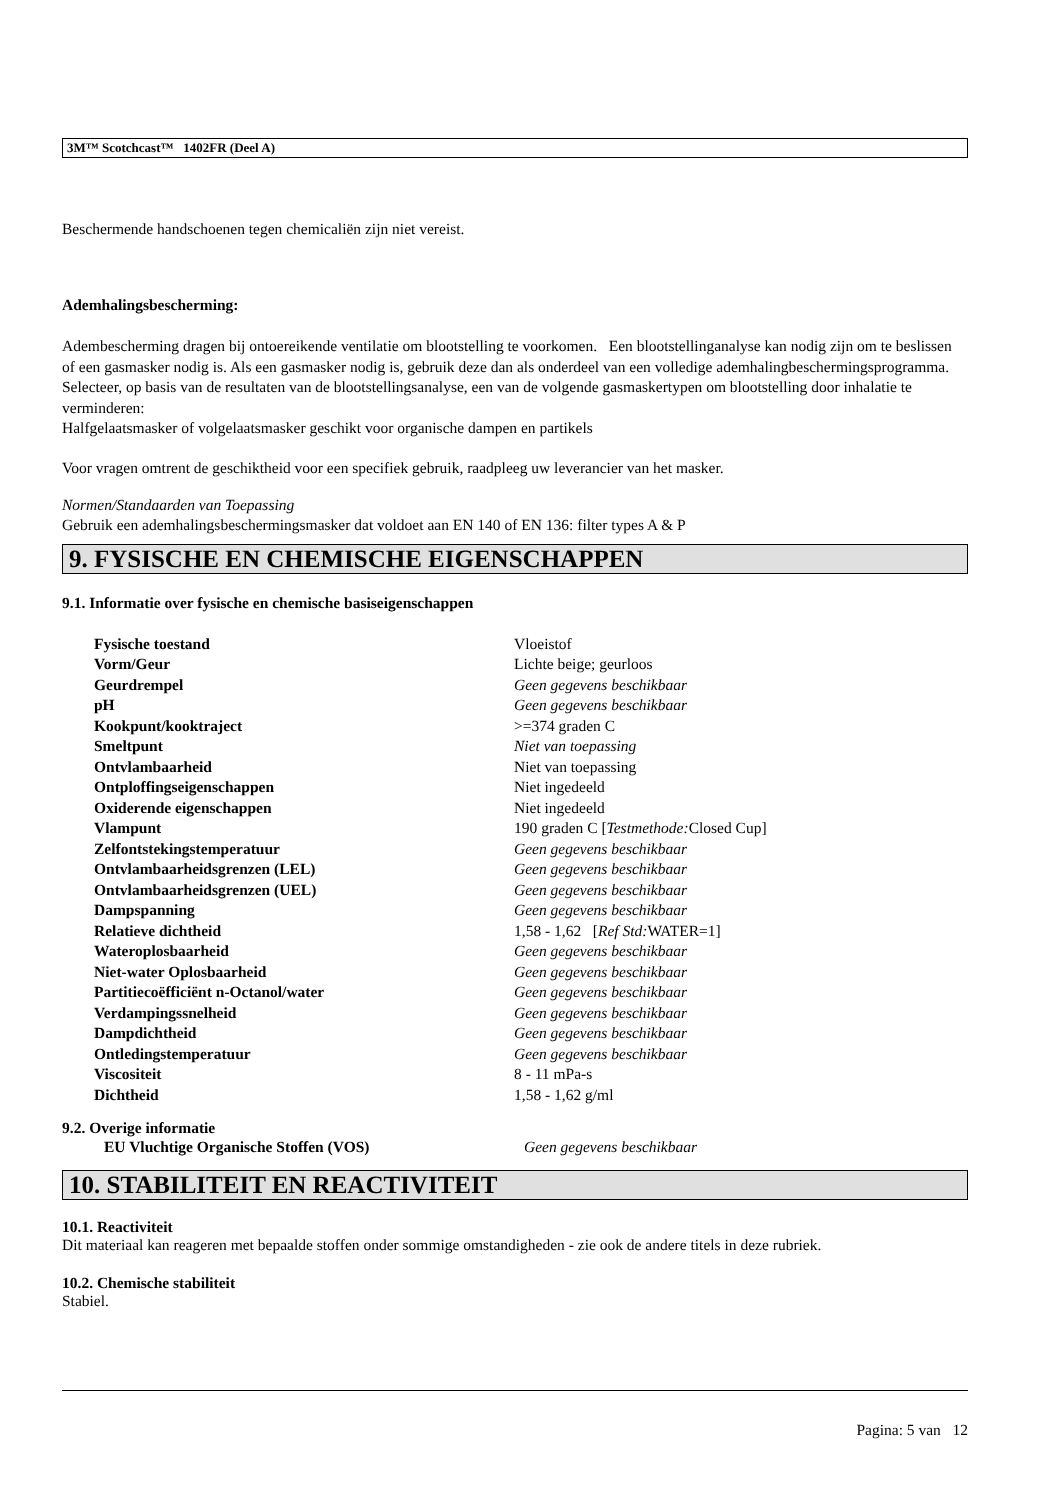3M™ Scotchcast™ 1402FR (Deel A)
Beschermende handschoenen tegen chemicaliën zijn niet vereist.
Ademhalingsbescherming:
Adembescherming dragen bij ontoereikende ventilatie om blootstelling te voorkomen. Een blootstellinganalyse kan nodig zijn om te beslissen of een gasmasker nodig is. Als een gasmasker nodig is, gebruik deze dan als onderdeel van een volledige ademhalingbeschermingsprogramma. Selecteer, op basis van de resultaten van de blootstellingsanalyse, een van de volgende gasmaskertypen om blootstelling door inhalatie te verminderen:
Halfgelaatsmasker of volgelaatsmasker geschikt voor organische dampen en partikels
Voor vragen omtrent de geschiktheid voor een specifiek gebruik, raadpleeg uw leverancier van het masker.
Normen/Standaarden van Toepassing
Gebruik een ademhalingsbeschermingsmasker dat voldoet aan EN 140 of EN 136: filter types A & P
9. FYSISCHE EN CHEMISCHE EIGENSCHAPPEN
9.1. Informatie over fysische en chemische basiseigenschappen
| Fysische toestand | Vloeistof |
| Vorm/Geur | Lichte beige; geurloos |
| Geurdrempel | Geen gegevens beschikbaar |
| pH | Geen gegevens beschikbaar |
| Kookpunt/kooktraject | >=374 graden C |
| Smeltpunt | Niet van toepassing |
| Ontvlambaarheid | Niet van toepassing |
| Ontploffingseigenschappen | Niet ingedeeld |
| Oxiderende eigenschappen | Niet ingedeeld |
| Vlampunt | 190 graden C [ Testmethode: Closed Cup] |
| Zelfontstekingstemperatuur | Geen gegevens beschikbaar |
| Ontvlambaarheidsgrenzen (LEL) | Geen gegevens beschikbaar |
| Ontvlambaarheidsgrenzen (UEL) | Geen gegevens beschikbaar |
| Dampspanning | Geen gegevens beschikbaar |
| Relatieve dichtheid | 1,58 - 1,62 [ Ref Std: WATER=1] |
| Wateroplosbaarheid | Geen gegevens beschikbaar |
| Niet-water Oplosbaarheid | Geen gegevens beschikbaar |
| Partitiecoëfficiënt n-Octanol/water | Geen gegevens beschikbaar |
| Verdampingssnelheid | Geen gegevens beschikbaar |
| Dampdichtheid | Geen gegevens beschikbaar |
| Ontledingstemperatuur | Geen gegevens beschikbaar |
| Viscositeit | 8 - 11 mPa-s |
| Dichtheid | 1,58 - 1,62 g/ml |
9.2. Overige informatie
| EU Vluchtige Organische Stoffen (VOS) | Geen gegevens beschikbaar |
10. STABILITEIT EN REACTIVITEIT
10.1. Reactiviteit
Dit materiaal kan reageren met bepaalde stoffen onder sommige omstandigheden - zie ook de andere titels in deze rubriek.
10.2. Chemische stabiliteit
Stabiel.
Pagina: 5 van 12